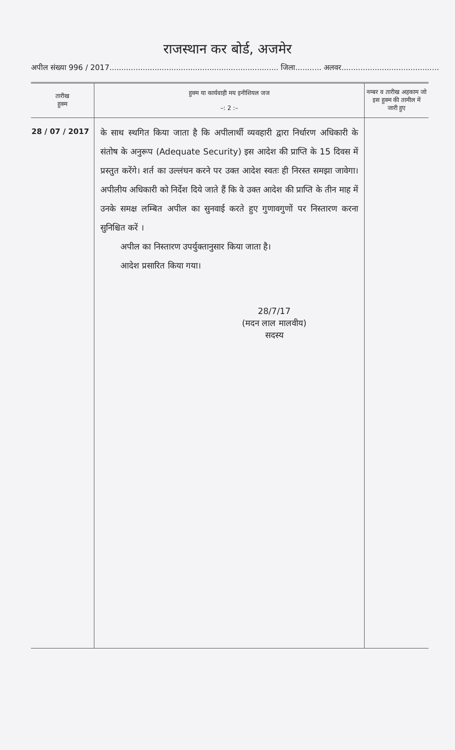राजस्थान कर बोर्ड, अजमेर
अपील संख्या 996 / 2017....................................................................... जिला........... अलवर.........................................
| तारीख हुक्म | हुक्म या कार्यवाही मय इनीशियल जज –: 2 :– | नम्बर व तारीख अहकाम जो इस हुक्म की तामील में जारी हुए |
| --- | --- | --- |
| 28 / 07 / 2017 | के साथ स्थगित किया जाता है कि अपीलार्थी व्यवहारी द्वारा निर्धारण अधिकारी के संतोष के अनुरूप (Adequate Security) इस आदेश की प्राप्ति के 15 दिवस में प्रस्तुत करेंगे। शर्त का उल्लंघन करने पर उक्त आदेश स्वतः ही निरस्त समझा जावेगा। अपीलीय अधिकारी को निर्देश दिये जाते हैं कि वे उक्त आदेश की प्राप्ति के तीन माह में उनके समक्ष लम्बित अपील का सुनवाई करते हुए गुणावगुणों पर निस्तारण करना सुनिश्चित करें । अपील का निस्तारण उपर्युक्तानुसार किया जाता है। आदेश प्रसारित किया गया। 28/7/17 (मदन लाल मालवीय) सदस्य | |